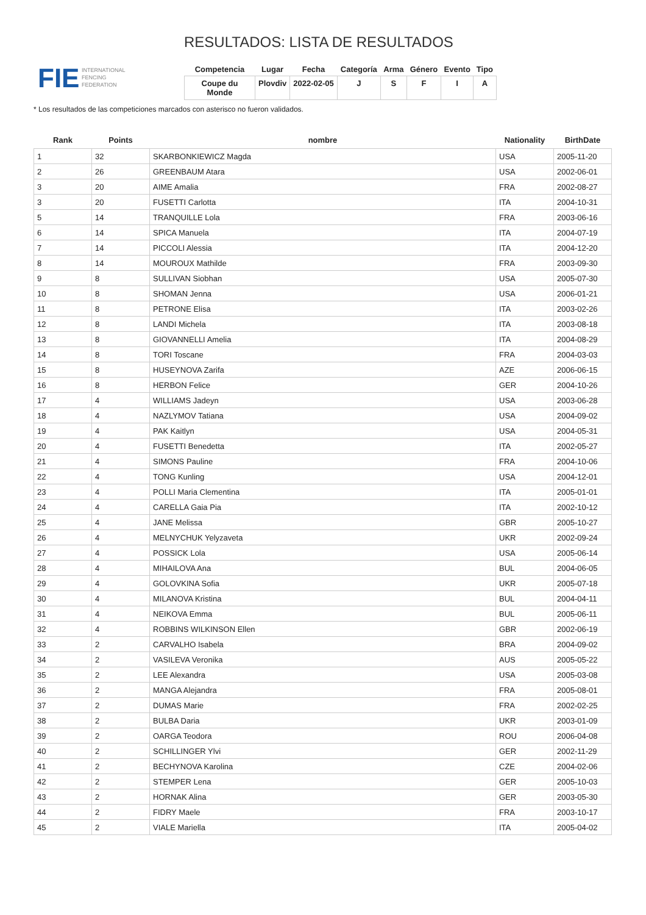FIE INTERNATIONAL
FENCING
FEDERATION
RESULTADOS: LISTA DE RESULTADOS
| Competencia | Lugar | Fecha | Categoría | Arma | Género | Evento | Tipo |
| --- | --- | --- | --- | --- | --- | --- | --- |
| Coupe du Monde | Plovdiv | 2022-02-05 | J | S | F | I | A |
* Los resultados de las competiciones marcados con asterisco no fueron validados.
| Rank | Points | nombre | Nationality | BirthDate |
| --- | --- | --- | --- | --- |
| 1 | 32 | SKARBONKIEWICZ Magda | USA | 2005-11-20 |
| 2 | 26 | GREENBAUM Atara | USA | 2002-06-01 |
| 3 | 20 | AIME Amalia | FRA | 2002-08-27 |
| 3 | 20 | FUSETTI Carlotta | ITA | 2004-10-31 |
| 5 | 14 | TRANQUILLE Lola | FRA | 2003-06-16 |
| 6 | 14 | SPICA Manuela | ITA | 2004-07-19 |
| 7 | 14 | PICCOLI Alessia | ITA | 2004-12-20 |
| 8 | 14 | MOUROUX Mathilde | FRA | 2003-09-30 |
| 9 | 8 | SULLIVAN Siobhan | USA | 2005-07-30 |
| 10 | 8 | SHOMAN Jenna | USA | 2006-01-21 |
| 11 | 8 | PETRONE Elisa | ITA | 2003-02-26 |
| 12 | 8 | LANDI Michela | ITA | 2003-08-18 |
| 13 | 8 | GIOVANNELLI Amelia | ITA | 2004-08-29 |
| 14 | 8 | TORI Toscane | FRA | 2004-03-03 |
| 15 | 8 | HUSEYNOVA Zarifa | AZE | 2006-06-15 |
| 16 | 8 | HERBON Felice | GER | 2004-10-26 |
| 17 | 4 | WILLIAMS Jadeyn | USA | 2003-06-28 |
| 18 | 4 | NAZLYMOV Tatiana | USA | 2004-09-02 |
| 19 | 4 | PAK Kaitlyn | USA | 2004-05-31 |
| 20 | 4 | FUSETTI Benedetta | ITA | 2002-05-27 |
| 21 | 4 | SIMONS Pauline | FRA | 2004-10-06 |
| 22 | 4 | TONG Kunling | USA | 2004-12-01 |
| 23 | 4 | POLLI Maria Clementina | ITA | 2005-01-01 |
| 24 | 4 | CARELLA Gaia Pia | ITA | 2002-10-12 |
| 25 | 4 | JANE Melissa | GBR | 2005-10-27 |
| 26 | 4 | MELNYCHUK Yelyzaveta | UKR | 2002-09-24 |
| 27 | 4 | POSSICK Lola | USA | 2005-06-14 |
| 28 | 4 | MIHAILOVA Ana | BUL | 2004-06-05 |
| 29 | 4 | GOLOVKINA Sofia | UKR | 2005-07-18 |
| 30 | 4 | MILANOVA Kristina | BUL | 2004-04-11 |
| 31 | 4 | NEIKOVA Emma | BUL | 2005-06-11 |
| 32 | 4 | ROBBINS WILKINSON Ellen | GBR | 2002-06-19 |
| 33 | 2 | CARVALHO Isabela | BRA | 2004-09-02 |
| 34 | 2 | VASILEVA Veronika | AUS | 2005-05-22 |
| 35 | 2 | LEE Alexandra | USA | 2005-03-08 |
| 36 | 2 | MANGA Alejandra | FRA | 2005-08-01 |
| 37 | 2 | DUMAS Marie | FRA | 2002-02-25 |
| 38 | 2 | BULBA Daria | UKR | 2003-01-09 |
| 39 | 2 | OARGA Teodora | ROU | 2006-04-08 |
| 40 | 2 | SCHILLINGER Ylvi | GER | 2002-11-29 |
| 41 | 2 | BECHYNOVA Karolina | CZE | 2004-02-06 |
| 42 | 2 | STEMPER Lena | GER | 2005-10-03 |
| 43 | 2 | HORNAK Alina | GER | 2003-05-30 |
| 44 | 2 | FIDRY Maele | FRA | 2003-10-17 |
| 45 | 2 | VIALE Mariella | ITA | 2005-04-02 |